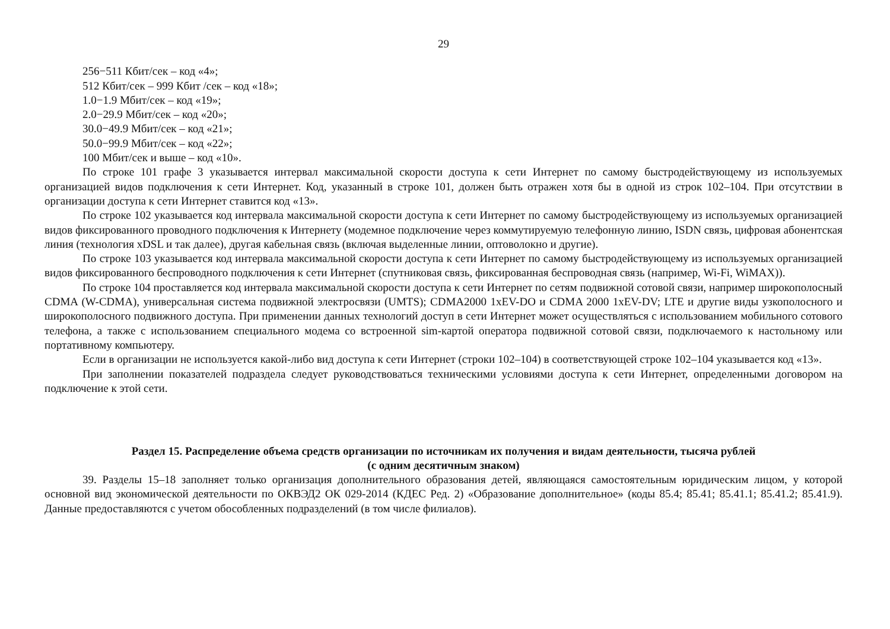29
256−511 Кбит/сек – код «4»;
512 Кбит/сек – 999 Кбит /сек – код «18»;
1.0−1.9 Мбит/сек – код «19»;
2.0−29.9 Мбит/сек – код «20»;
30.0−49.9 Мбит/сек – код «21»;
50.0−99.9 Мбит/сек – код «22»;
100 Мбит/сек и выше – код «10».
По строке 101 графе 3 указывается интервал максимальной скорости доступа к сети Интернет по самому быстродействующему из используемых организацией видов подключения к сети Интернет. Код, указанный в строке 101, должен быть отражен хотя бы в одной из строк 102–104. При отсутствии в организации доступа к сети Интернет ставится код «13».
По строке 102 указывается код интервала максимальной скорости доступа к сети Интернет по самому быстродействующему из используемых организацией видов фиксированного проводного подключения к Интернету (модемное подключение через коммутируемую телефонную линию, ISDN связь, цифровая абонентская линия (технология xDSL и так далее), другая кабельная связь (включая выделенные линии, оптоволокно и другие).
По строке 103 указывается код интервала максимальной скорости доступа к сети Интернет по самому быстродействующему из используемых организацией видов фиксированного беспроводного подключения к сети Интернет (спутниковая связь, фиксированная беспроводная связь (например, Wi-Fi, WiMAX)).
По строке 104 проставляется код интервала максимальной скорости доступа к сети Интернет по сетям подвижной сотовой связи, например широкополосный CDMA (W-CDMA), универсальная система подвижной электросвязи (UMTS); CDMA2000 1xEV-DO и CDMA 2000 1xEV-DV; LTE и другие виды узкополосного и широкополосного подвижного доступа. При применении данных технологий доступ в сети Интернет может осуществляться с использованием мобильного сотового телефона, а также с использованием специального модема со встроенной sim-картой оператора подвижной сотовой связи, подключаемого к настольному или портативному компьютеру.
Если в организации не используется какой-либо вид доступа к сети Интернет (строки 102–104) в соответствующей строке 102–104 указывается код «13».
При заполнении показателей подраздела следует руководствоваться техническими условиями доступа к сети Интернет, определенными договором на подключение к этой сети.
Раздел 15. Распределение объема средств организации по источникам их получения и видам деятельности, тысяча рублей
(с одним десятичным знаком)
39. Разделы 15–18 заполняет только организация дополнительного образования детей, являющаяся самостоятельным юридическим лицом, у которой основной вид экономической деятельности по ОКВЭД2 ОК 029-2014 (КДЕС Ред. 2) «Образование дополнительное» (коды 85.4; 85.41; 85.41.1; 85.41.2; 85.41.9). Данные предоставляются с учетом обособленных подразделений (в том числе филиалов).